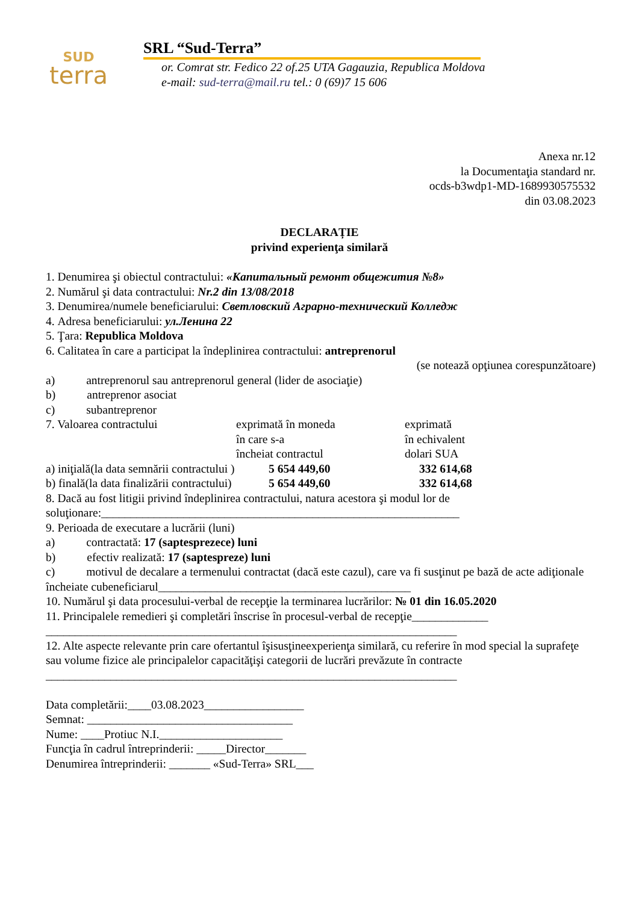SUD
terra
SRL “Sud-Terra”
or. Comrat str. Fedico 22 of.25 UTA Gagauzia, Republica Moldova
e-mail: sud-terra@mail.ru tel.: 0 (69)7 15 606
Anexa nr.12
la Documentaţia standard nr.
ocds-b3wdp1-MD-1689930575532
din 03.08.2023
DECLARAȚIE
privind experienţa similară
1. Denumirea şi obiectul contractului: «Капитальный ремонт общежития №8»
2. Numărul şi data contractului: Nr.2 din 13/08/2018
3. Denumirea/numele beneficiarului: Светловский Аграрно-технический Колледж
4. Adresa beneficiarului: ул.Ленина 22
5. Ţara: Republica Moldova
6. Calitatea în care a participat la îndeplinirea contractului: antreprenorul
(se notează opţiunea corespunzătoare)
a) antreprenorul sau antreprenorul general (lider de asociaţie)
b) antreprenor asociat
c) subantreprenor
7. Valoarea contractului exprimată în moneda
în care s-a
încheiat contractul
exprimată
în echivalent
dolari SUA
a) iniţială(la data semnării contractului )
5 654 449,60 332 614,68
b) finală(la data finalizării contractului)
5 654 449,60 332 614,68
8. Dacă au fost litigii privind îndeplinirea contractului, natura acestora şi modul lor de soluţionare:_____________________________________________________________
9. Perioada de executare a lucrării (luni)
a) contractată: 17 (saptesprezece) luni
b) efectiv realizată: 17 (saptespreze) luni
c) motivul de decalare a termenului contractat (dacă este cazul), care va fi susţinut pe bază de acte adiţionale încheiate cubeneficiarul___________________________________________
10. Numărul şi data procesului-verbal de recepţie la terminarea lucrărilor: № 01 din 16.05.2020
11. Principalele remedieri şi completări înscrise în procesul-verbal de recepţie_____________
______________________________________________________________________
12. Alte aspecte relevante prin care ofertantul îşisusţineexperienţa similară, cu referire în mod special la suprafeţe sau volume fizice ale principalelor capacităţişi categorii de lucrări prevăzute în contracte
______________________________________________________________________
Data completării:____03.08.2023_________________
Semnat: ___________________________________
Nume: ____Protiuc N.I._____________________
Funcţia în cadrul întreprinderii: _____Director_______
Denumirea întreprinderii: _______ «Sud-Terra» SRL___